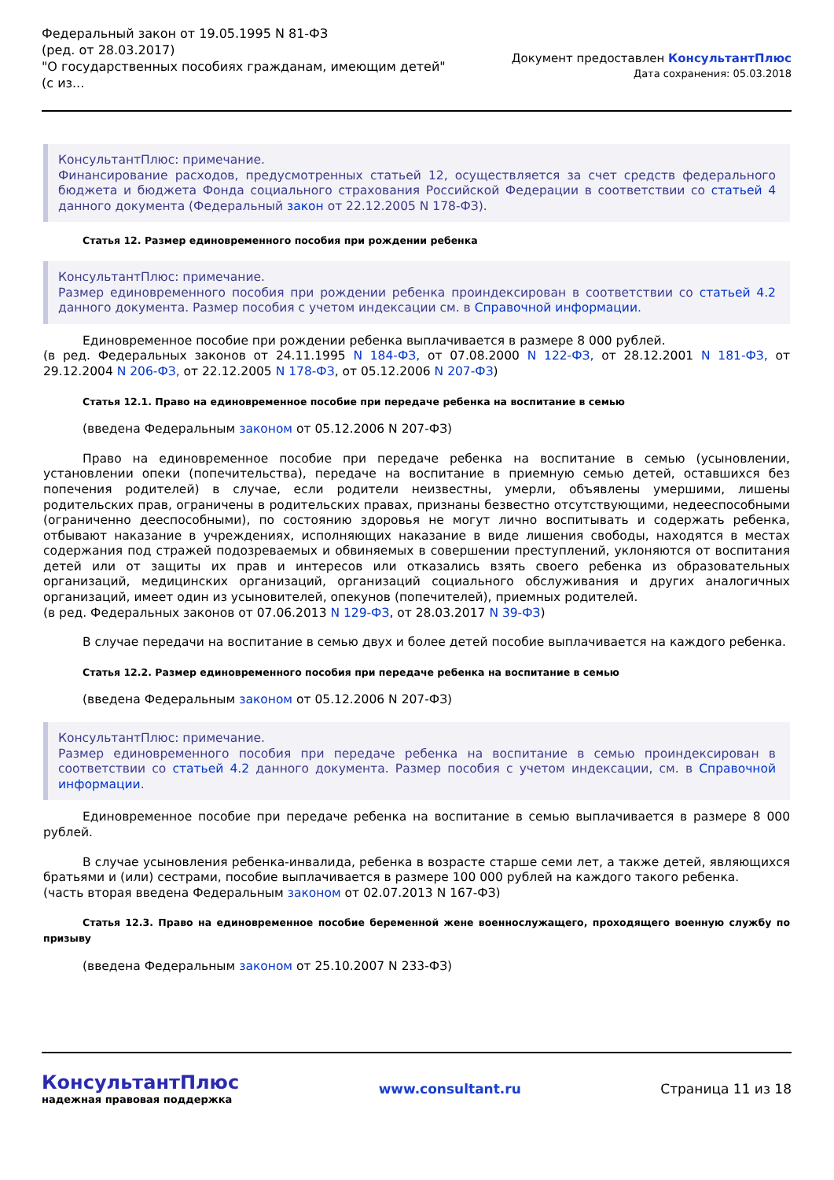Федеральный закон от 19.05.1995 N 81-ФЗ
(ред. от 28.03.2017)
"О государственных пособиях гражданам, имеющим детей"
(с из...
Документ предоставлен КонсультантПлюс
Дата сохранения: 05.03.2018
КонсультантПлюс: примечание.
Финансирование расходов, предусмотренных статьей 12, осуществляется за счет средств федерального бюджета и бюджета Фонда социального страхования Российской Федерации в соответствии со статьей 4 данного документа (Федеральный закон от 22.12.2005 N 178-ФЗ).
Статья 12. Размер единовременного пособия при рождении ребенка
КонсультантПлюс: примечание.
Размер единовременного пособия при рождении ребенка проиндексирован в соответствии со статьей 4.2 данного документа. Размер пособия с учетом индексации см. в Справочной информации.
Единовременное пособие при рождении ребенка выплачивается в размере 8 000 рублей.
(в ред. Федеральных законов от 24.11.1995 N 184-ФЗ, от 07.08.2000 N 122-ФЗ, от 28.12.2001 N 181-ФЗ, от 29.12.2004 N 206-ФЗ, от 22.12.2005 N 178-ФЗ, от 05.12.2006 N 207-ФЗ)
Статья 12.1. Право на единовременное пособие при передаче ребенка на воспитание в семью
(введена Федеральным законом от 05.12.2006 N 207-ФЗ)
Право на единовременное пособие при передаче ребенка на воспитание в семью (усыновлении, установлении опеки (попечительства), передаче на воспитание в приемную семью детей, оставшихся без попечения родителей) в случае, если родители неизвестны, умерли, объявлены умершими, лишены родительских прав, ограничены в родительских правах, признаны безвестно отсутствующими, недееспособными (ограниченно дееспособными), по состоянию здоровья не могут лично воспитывать и содержать ребенка, отбывают наказание в учреждениях, исполняющих наказание в виде лишения свободы, находятся в местах содержания под стражей подозреваемых и обвиняемых в совершении преступлений, уклоняются от воспитания детей или от защиты их прав и интересов или отказались взять своего ребенка из образовательных организаций, медицинских организаций, организаций социального обслуживания и других аналогичных организаций, имеет один из усыновителей, опекунов (попечителей), приемных родителей.
(в ред. Федеральных законов от 07.06.2013 N 129-ФЗ, от 28.03.2017 N 39-ФЗ)
В случае передачи на воспитание в семью двух и более детей пособие выплачивается на каждого ребенка.
Статья 12.2. Размер единовременного пособия при передаче ребенка на воспитание в семью
(введена Федеральным законом от 05.12.2006 N 207-ФЗ)
КонсультантПлюс: примечание.
Размер единовременного пособия при передаче ребенка на воспитание в семью проиндексирован в соответствии со статьей 4.2 данного документа. Размер пособия с учетом индексации, см. в Справочной информации.
Единовременное пособие при передаче ребенка на воспитание в семью выплачивается в размере 8 000 рублей.
В случае усыновления ребенка-инвалида, ребенка в возрасте старше семи лет, а также детей, являющихся братьями и (или) сестрами, пособие выплачивается в размере 100 000 рублей на каждого такого ребенка.
(часть вторая введена Федеральным законом от 02.07.2013 N 167-ФЗ)
Статья 12.3. Право на единовременное пособие беременной жене военнослужащего, проходящего военную службу по призыву
(введена Федеральным законом от 25.10.2007 N 233-ФЗ)
КонсультантПлюс
надежная правовая поддержка
www.consultant.ru Страница 11 из 18